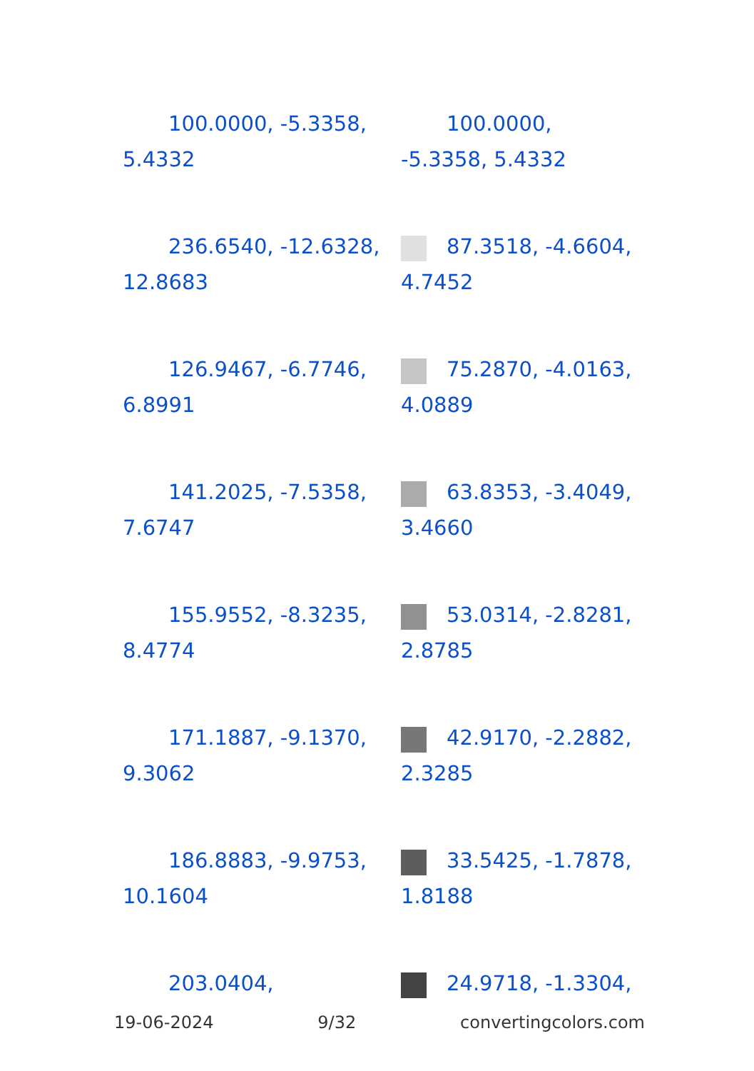100.0000, -5.3358, 5.4332
100.0000, -5.3358, 5.4332
236.6540, -12.6328, 12.8683
87.3518, -4.6604, 4.7452
126.9467, -6.7746, 6.8991
75.2870, -4.0163, 4.0889
141.2025, -7.5358, 7.6747
63.8353, -3.4049, 3.4660
155.9552, -8.3235, 8.4774
53.0314, -2.8281, 2.8785
171.1887, -9.1370, 9.3062
42.9170, -2.2882, 2.3285
186.8883, -9.9753, 10.1604
33.5425, -1.7878, 1.8188
203.0404,
24.9718, -1.3304,
19-06-2024 9/32 convertingcolors.com